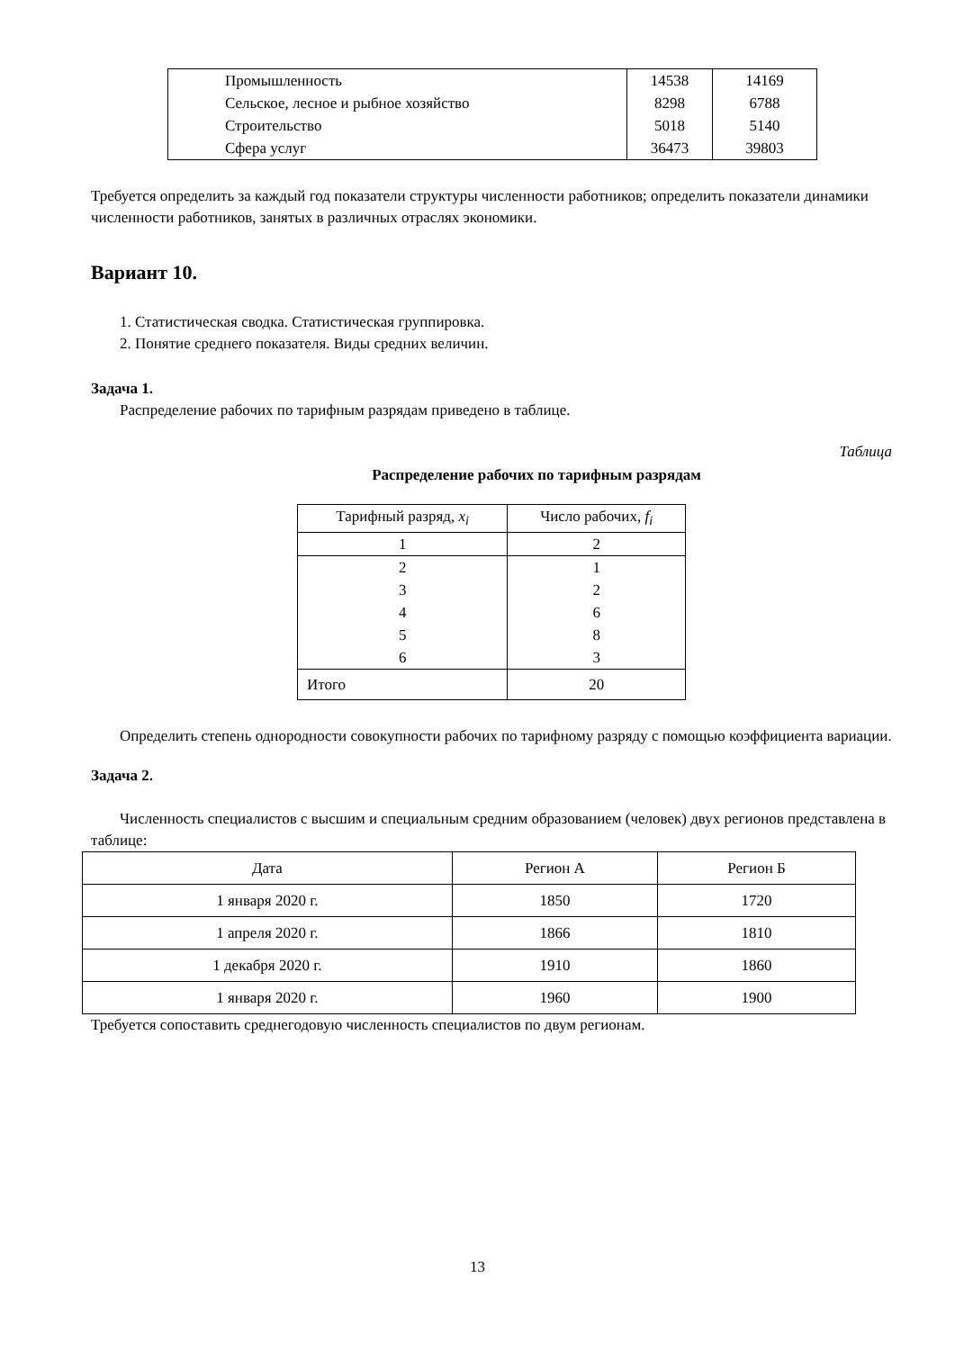| Промышленность | 14538 | 14169 |
| Сельское, лесное и рыбное хозяйство | 8298 | 6788 |
| Строительство | 5018 | 5140 |
| Сфера услуг | 36473 | 39803 |
Требуется определить за каждый год показатели структуры численности работников; определить показатели динамики численности работников, занятых в различных отраслях экономики.
Вариант 10.
1. Статистическая сводка. Статистическая группировка.
2. Понятие среднего показателя. Виды средних величин.
Задача 1.
Распределение рабочих по тарифным разрядам приведено в таблице.
Таблица
Распределение рабочих по тарифным разрядам
| Тарифный разряд, x<sub>i</sub> | Число рабочих, f<sub>i</sub> |
| --- | --- |
| 1 | 2 |
| 2 | 1 |
| 3 | 2 |
| 4 | 6 |
| 5 | 8 |
| 6 | 3 |
| Итого | 20 |
Определить степень однородности совокупности рабочих по тарифному разряду с помощью коэффициента вариации.
Задача 2.
Численность специалистов с высшим и специальным средним образованием (человек) двух регионов представлена в таблице:
| Дата | Регион А | Регион Б |
| --- | --- | --- |
| 1 января 2020 г. | 1850 | 1720 |
| 1 апреля 2020 г. | 1866 | 1810 |
| 1 декабря 2020 г. | 1910 | 1860 |
| 1 января 2020 г. | 1960 | 1900 |
Требуется сопоставить среднегодовую численность специалистов по двум регионам.
13